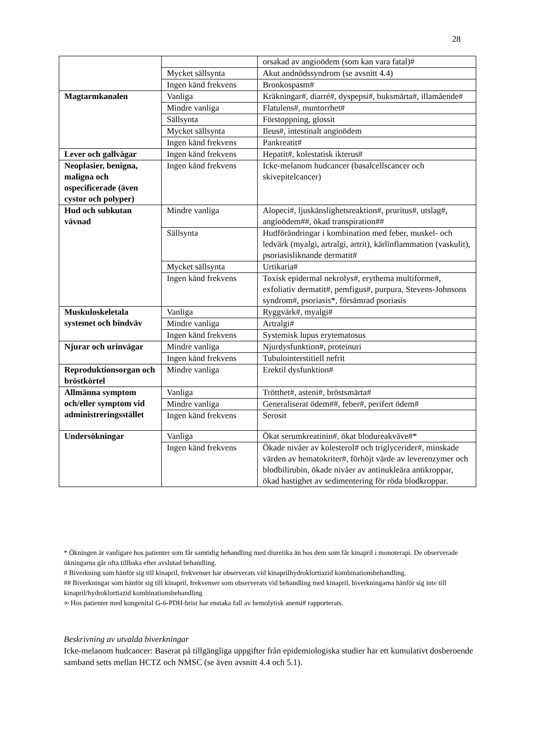28
| | | orsakad av angioödem (som kan vara fatal)# |
| | Mycket sällsynta | Akut andnödssyndrom (se avsnitt 4.4) |
| | Ingen känd frekvens | Bronkospasm# |
| Magtarmkanalen | Vanliga | Kräkningar#, diarré#, dyspepsi#, buksmärta#, illamående# |
| | Mindre vanliga | Flatulens#, muntorrhet# |
| | Sällsynta | Förstoppning, glossit |
| | Mycket sällsynta | Ileus#, intestinalt angioödem |
| | Ingen känd frekvens | Pankreatit# |
| Lever och gallvägar | Ingen känd frekvens | Hepatit#, kolestatisk ikterus# |
| Neoplasier, benigna, maligna och ospecificerade (även cystor och polyper) | Ingen känd frekvens | Icke-melanom hudcancer (basalcellscancer och skivepitelcancer) |
| Hud och subkutan vävnad | Mindre vanliga | Alopeci#, ljuskänslighetsreaktion#, pruritus#, utslag#, angioödem##, ökad transpiration## |
| | Sällsynta | Hudförändringar i kombination med feber, muskel- och ledvärk (myalgi, artralgi, artrit), kärlinflammation (vaskulit), psoriasisliknande dermatit# |
| | Mycket sällsynta | Urtikaria# |
| | Ingen känd frekvens | Toxisk epidermal nekrolys#, erythema multiforme#, exfoliativ dermatit#, pemfigus#, purpura, Stevens-Johnsons syndrom#, psoriasis*, försämrad psoriasis |
| Muskuloskeletala systemet och bindväv | Vanliga | Ryggvärk#, myalgi# |
| | Mindre vanliga | Artralgi# |
| | Ingen känd frekvens | Systemisk lupus erytematosus |
| Njurar och urinvägar | Mindre vanliga | Njurdysfunktion#, proteinuri |
| | Ingen känd frekvens | Tubulointerstitiell nefrit |
| Reproduktionsorgan och bröstkörtel | Mindre vanliga | Erektil dysfunktion# |
| Allmänna symptom och/eller symptom vid administreringsstället | Vanliga | Trötthet#, asteni#, bröstsmärta# |
| | Mindre vanliga | Generaliserat ödem##, feber#, perifert ödem# |
| | Ingen känd frekvens | Serosit |
| Undersökningar | Vanliga | Ökat serumkreatinin#, ökat blodureakväve#* |
| | Ingen känd frekvens | Ökade nivåer av kolesterol# och triglycerider#, minskade värden av hematokriter#, förhöjt värde av leverenzymer och blodbilirubin, ökade nivåer av antinukleära antikroppar, ökad hastighet av sedimentering för röda blodkroppar. |
* Ökningen är vanligare hos patienter som får samtidig behandling med diuretika än hos dem som får kinapril i monoterapi. De observerade ökningarna går ofta tillbaka efter avslutad behandling.
# Biverkning som hänför sig till kinapril, frekvenser har observerats vid kinaprilhydroklortiazid kombinationsbehandling.
## Biverkningar som hänför sig till kinapril, frekvenser som observerats vid behandling med kinapril, biverkningarna hänför sig inte till kinapril/hydroklortiazid kombinationsbehandling
∞ Hos patienter med kongenital G-6-PDH-brist har enstaka fall av hemolytisk anemi# rapporterats.
Beskrivning av utvalda biverkningar
Icke-melanom hudcancer: Baserat på tillgängliga uppgifter från epidemiologiska studier har ett kumulativt dosberoende samband setts mellan HCTZ och NMSC (se även avsnitt 4.4 och 5.1).